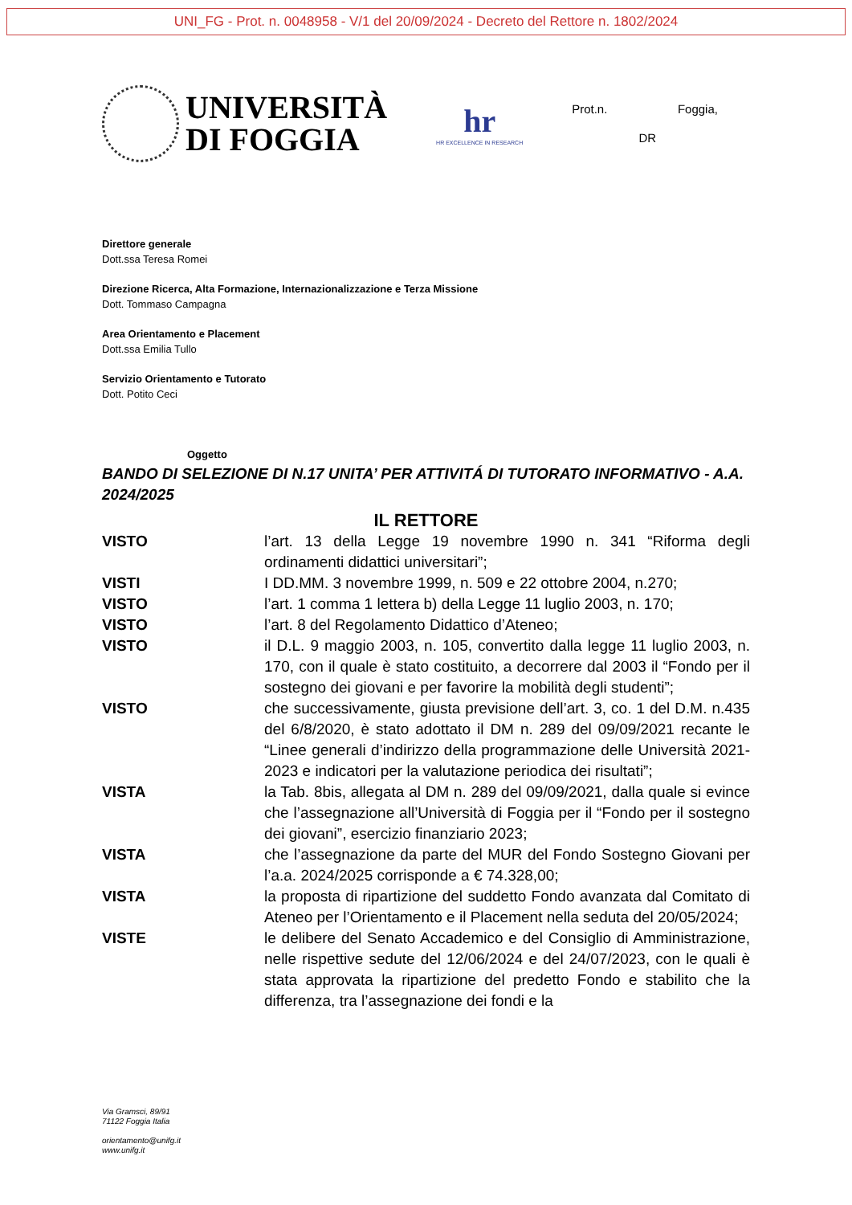UNI_FG - Prot. n. 0048958 - V/1 del 20/09/2024 - Decreto del Rettore n. 1802/2024
UNIVERSITÀ
DI FOGGIA
hr
HR EXCELLENCE IN RESEARCH
Prot.n. Foggia,
DR
Direttore generale
Dott.ssa Teresa Romei
Direzione Ricerca, Alta Formazione, Internazionalizzazione e Terza Missione
Dott. Tommaso Campagna
Area Orientamento e Placement
Dott.ssa Emilia Tullo
Servizio Orientamento e Tutorato
Dott. Potito Ceci
Oggetto
BANDO DI SELEZIONE DI N.17 UNITA’ PER ATTIVITÁ DI TUTORATO INFORMATIVO - A.A. 2024/2025
IL RETTORE
VISTO l’art. 13 della Legge 19 novembre 1990 n. 341 “Riforma degli ordinamenti didattici universitari”;
VISTI I DD.MM. 3 novembre 1999, n. 509 e 22 ottobre 2004, n.270;
VISTO l’art. 1 comma 1 lettera b) della Legge 11 luglio 2003, n. 170;
VISTO l’art. 8 del Regolamento Didattico d’Ateneo;
VISTO il D.L. 9 maggio 2003, n. 105, convertito dalla legge 11 luglio 2003, n. 170, con il quale è stato costituito, a decorrere dal 2003 il “Fondo per il sostegno dei giovani e per favorire la mobilità degli studenti”;
VISTO che successivamente, giusta previsione dell’art. 3, co. 1 del D.M. n.435 del 6/8/2020, è stato adottato il DM n. 289 del 09/09/2021 recante le “Linee generali d’indirizzo della programmazione delle Università 2021-2023 e indicatori per la valutazione periodica dei risultati”;
VISTA la Tab. 8bis, allegata al DM n. 289 del 09/09/2021, dalla quale si evince che l’assegnazione all’Università di Foggia per il “Fondo per il sostegno dei giovani”, esercizio finanziario 2023;
VISTA che l’assegnazione da parte del MUR del Fondo Sostegno Giovani per l’a.a. 2024/2025 corrisponde a € 74.328,00;
VISTA la proposta di ripartizione del suddetto Fondo avanzata dal Comitato di Ateneo per l’Orientamento e il Placement nella seduta del 20/05/2024;
VISTE le delibere del Senato Accademico e del Consiglio di Amministrazione, nelle rispettive sedute del 12/06/2024 e del 24/07/2023, con le quali è stata approvata la ripartizione del predetto Fondo e stabilito che la differenza, tra l’assegnazione dei fondi e la
Via Gramsci, 89/91
71122 Foggia Italia
orientamento@unifg.it
www.unifg.it